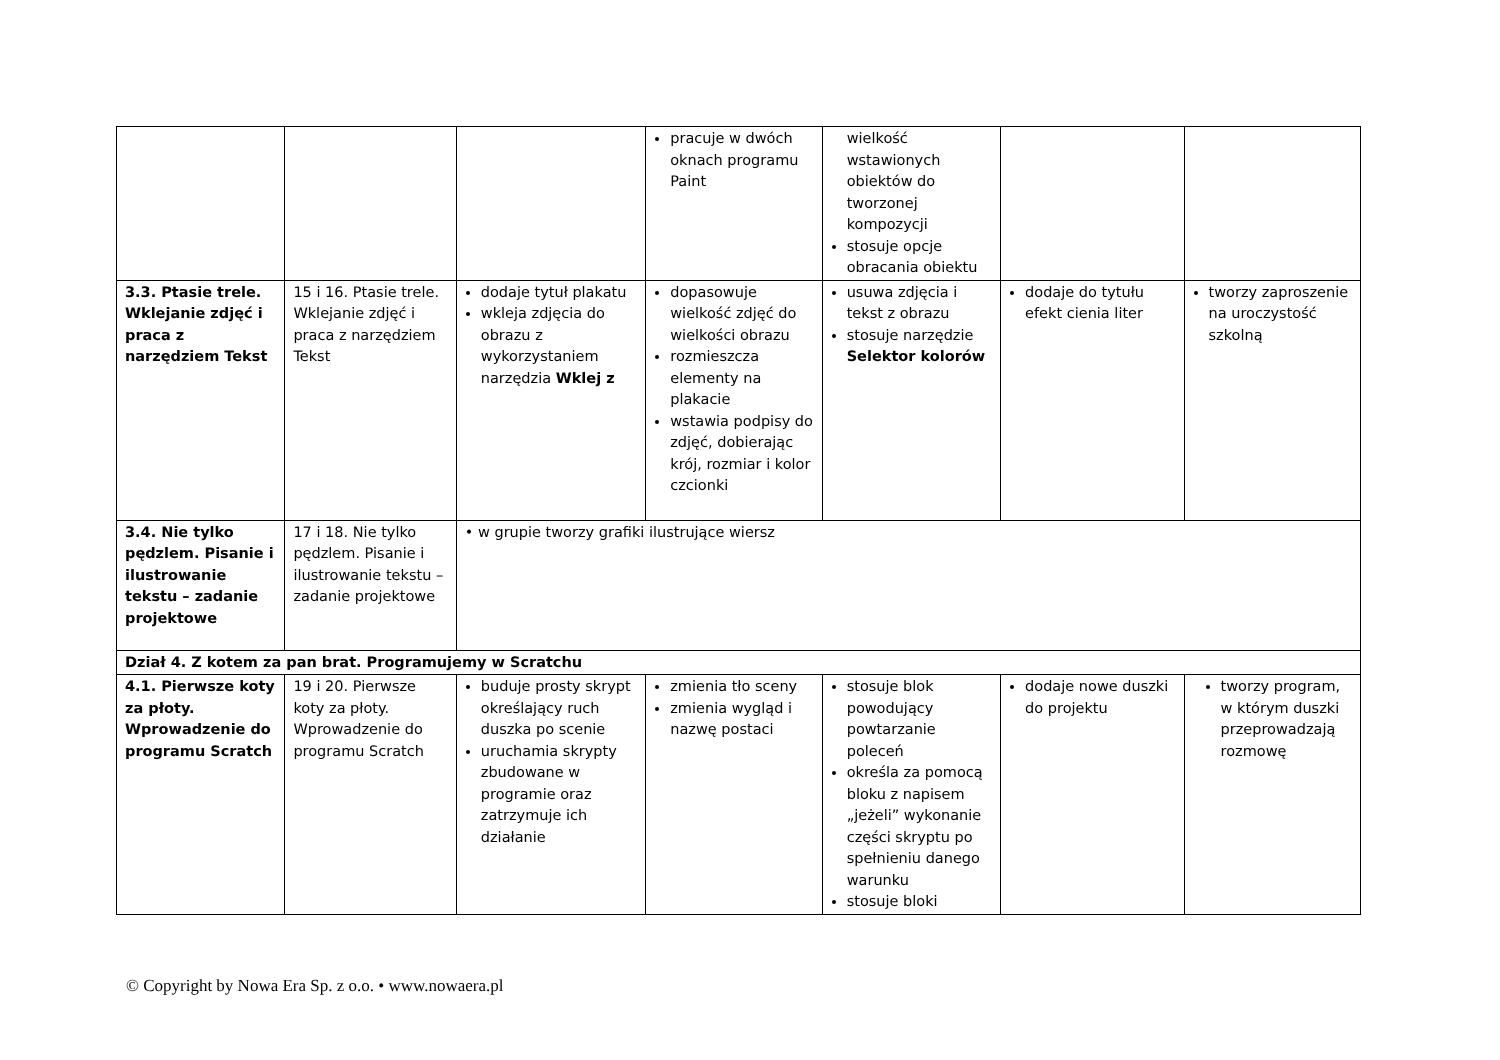| | | | pracuje w dwóch oknach programu Paint | wielkość wstawionych obiektów do tworzonej kompozycji stosuje opcje obracania obiektu | | |
| 3.3. Ptasie trele. Wklejanie zdjęć i praca z narzędziem Tekst | 15 i 16. Ptasie trele. Wklejanie zdjęć i praca z narzędziem Tekst | dodaje tytuł plakatu wkleja zdjęcia do obrazu z wykorzystaniem narzędzia Wklej z | dopasowuje wielkość zdjęć do wielkości obrazu rozmieszcza elementy na plakacie wstawia podpisy do zdjęć, dobierając krój, rozmiar i kolor czcionki | usuwa zdjęcia i tekst z obrazu stosuje narzędzie Selektor kolorów | dodaje do tytułu efekt cienia liter | tworzy zaproszenie na uroczystość szkolną |
| 3.4. Nie tylko pędzlem. Pisanie i ilustrowanie tekstu – zadanie projektowe | 17 i 18. Nie tylko pędzlem. Pisanie i ilustrowanie tekstu – zadanie projektowe | • w grupie tworzy grafiki ilustrujące wiersz | | | | |
| Dział 4. Z kotem za pan brat. Programujemy w Scratchu | | | | | | |
| 4.1. Pierwsze koty za płoty. Wprowadzenie do programu Scratch | 19 i 20. Pierwsze koty za płoty. Wprowadzenie do programu Scratch | buduje prosty skrypt określający ruch duszka po scenie uruchamia skrypty zbudowane w programie oraz zatrzymuje ich działanie | zmienia tło sceny zmienia wygląd i nazwę postaci | stosuje blok powodujący powtarzanie poleceń określa za pomocą bloku z napisem „jeżeli” wykonanie części skryptu po spełnieniu danego warunku stosuje bloki | dodaje nowe duszki do projektu | tworzy program, w którym duszki przeprowadzają rozmowę |
© Copyright by Nowa Era Sp. z o.o. • www.nowaera.pl